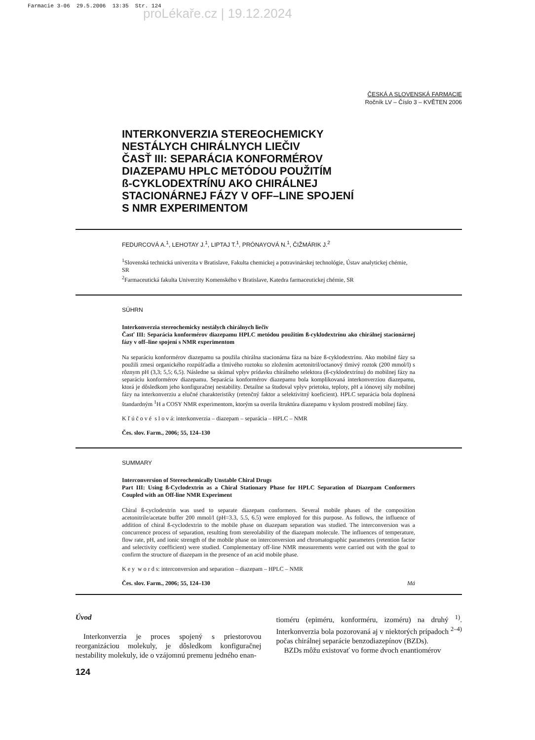Farmacie 3-06 29.5.2006 13:35 Str. 124
proLékaře.cz | 19.12.2024
ČESKÁ A SLOVENSKÁ FARMACIE
Ročník LV – Číslo 3 – KVĚTEN 2006
INTERKONVERZIA STEREOCHEMICKY
NESTÁLYCH CHIRÁLNYCH LIEČIV
ČASŤ III: SEPARÁCIA KONFORMÉROV
DIAZEPAMU HPLC METÓDOU POUŽITÍM
ß-CYKLODEXTRÍNU AKO CHIRÁLNEJ
STACIONÁRNEJ FÁZY V OFF–LINE SPOJENÍ
S NMR EXPERIMENTOM
FEDURCOVÁ A.<sup>1</sup>, LEHOTAY J.<sup>1</sup>, LIPTAJ T.<sup>1</sup>, PRÓNAYOVÁ N.<sup>1</sup>, ČIŽMÁRIK J.<sup>2</sup>
<sup>1</sup> Slovenská technická univerzita v Bratislave, Fakulta chemickej a potravinárskej technológie, Ústav analytickej chémie, SR
<sup>2</sup> Farmaceutická fakulta Univerzity Komenského v Bratislave, Katedra farmaceutickej chémie, SR
SÚHRN
Interkonverzia stereochemicky nestálych chirálnych liečiv
Časť III: Separácia konformérov diazepamu HPLC metódou použitím ß-cyklodextrínu ako chirálnej stacionárnej fázy v off–line spojení s NMR experimentom
Na separáciu konformérov diazepamu sa použila chirálna stacionárna fáza na báze ß-cyklodextrínu. Ako mobilné fázy sa použili zmesi organického rozpúšťadla a tlmivého roztoku so zložením acetonitril/octanový tlmivý roztok (200 mmol/l) s rôznym pH (3,3; 5,5; 6,5). Následne sa skúmal vplyv prídavku chirálneho selektora (ß-cyklodextrínu) do mobilnej fázy na separáciu konformérov diazepamu. Separácia konformérov diazepamu bola komplikovaná interkonverziou diazepamu, ktorá je dôsledkom jeho konfiguračnej nestability. Detailne sa študoval vplyv prietoku, teploty, pH a iónovej sily mobilnej fázy na interkonverziu a elučné charakteristiky (retenčný faktor a selektivitný koeficient). HPLC separácia bola doplnená štandardným <sup>1</sup>H a COSY NMR experimentom, ktorým sa overila štruktúra diazepamu v kyslom prostredí mobilnej fázy.
K ľ ú č o v é s l o v á: interkonverzia – diazepam – separácia – HPLC – NMR
Čes. slov. Farm., 2006; 55, 124–130
SUMMARY
Interconversion of Stereochemically Unstable Chiral Drugs
Part III: Using ß-Cyclodextrin as a Chiral Stationary Phase for HPLC Separation of Diazepam Conformers Coupled with an Off-line NMR Experiment
Chiral ß-cyclodextrin was used to separate diazepam conformers. Several mobile phases of the composition acetonitrile/acetate buffer 200 mmol/l (pH=3.3, 5.5, 6.5) were employed for this purpose. As follows, the influence of addition of chiral ß-cyclodextrin to the mobile phase on diazepam separation was studied. The interconversion was a concurrence process of separation, resulting from stereolability of the diazepam molecule. The influences of temperature, flow rate, pH, and ionic strength of the mobile phase on interconversion and chromatographic parameters (retention factor and selectivity coefficient) were studied. Complementary off-line NMR measurements were carried out with the goal to confirm the structure of diazepam in the presence of an acid mobile phase.
K e y w o r d s: interconversion and separation – diazepam – HPLC – NMR
Čes. slov. Farm., 2006; 55, 124–130 Má
Úvod
Interkonverzia je proces spojený s priestorovou reorganizáciou molekuly, je dôsledkom konfiguračnej nestability molekuly, ide o vzájomnú premenu jedného enan-
tioméru (epiméru, konforméru, izoméru) na druhý <sup>1)</sup>. Interkonverzia bola pozorovaná aj v niektorých prípadoch <sup>2–4)</sup> počas chirálnej separácie benzodiazepínov (BZDs).
BZDs môžu existovať vo forme dvoch enantiomérov
124